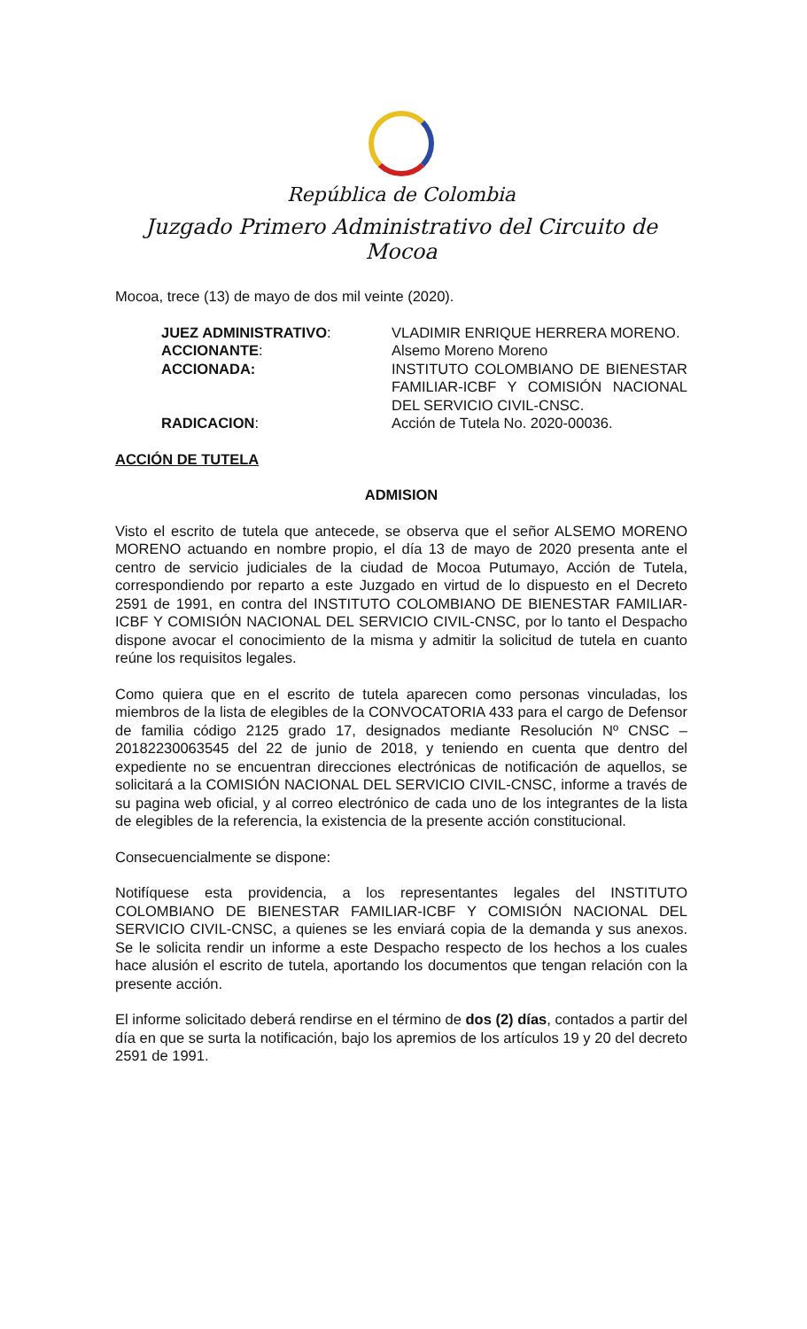República de Colombia
Juzgado Primero Administrativo del Circuito de Mocoa
Mocoa, trece (13) de mayo de dos mil veinte (2020).
| JUEZ ADMINISTRATIVO : | VLADIMIR ENRIQUE HERRERA MORENO. |
| ACCIONANTE : | Alsemo Moreno Moreno |
| ACCIONADA: | INSTITUTO COLOMBIANO DE BIENESTAR FAMILIAR-ICBF Y COMISIÓN NACIONAL DEL SERVICIO CIVIL-CNSC. |
| RADICACION : | Acción de Tutela No. 2020-00036. |
ACCIÓN DE TUTELA
ADMISION
Visto el escrito de tutela que antecede, se observa que el señor ALSEMO MORENO MORENO actuando en nombre propio, el día 13 de mayo de 2020 presenta ante el centro de servicio judiciales de la ciudad de Mocoa Putumayo, Acción de Tutela, correspondiendo por reparto a este Juzgado en virtud de lo dispuesto en el Decreto 2591 de 1991, en contra del INSTITUTO COLOMBIANO DE BIENESTAR FAMILIAR-ICBF Y COMISIÓN NACIONAL DEL SERVICIO CIVIL-CNSC, por lo tanto el Despacho dispone avocar el conocimiento de la misma y admitir la solicitud de tutela en cuanto reúne los requisitos legales.
Como quiera que en el escrito de tutela aparecen como personas vinculadas, los miembros de la lista de elegibles de la CONVOCATORIA 433 para el cargo de Defensor de familia código 2125 grado 17, designados mediante Resolución Nº CNSC – 20182230063545 del 22 de junio de 2018, y teniendo en cuenta que dentro del expediente no se encuentran direcciones electrónicas de notificación de aquellos, se solicitará a la COMISIÓN NACIONAL DEL SERVICIO CIVIL-CNSC, informe a través de su pagina web oficial, y al correo electrónico de cada uno de los integrantes de la lista de elegibles de la referencia, la existencia de la presente acción constitucional.
Consecuencialmente se dispone:
Notifíquese esta providencia, a los representantes legales del INSTITUTO COLOMBIANO DE BIENESTAR FAMILIAR-ICBF Y COMISIÓN NACIONAL DEL SERVICIO CIVIL-CNSC, a quienes se les enviará copia de la demanda y sus anexos. Se le solicita rendir un informe a este Despacho respecto de los hechos a los cuales hace alusión el escrito de tutela, aportando los documentos que tengan relación con la presente acción.
El informe solicitado deberá rendirse en el término de dos (2) días, contados a partir del día en que se surta la notificación, bajo los apremios de los artículos 19 y 20 del decreto 2591 de 1991.